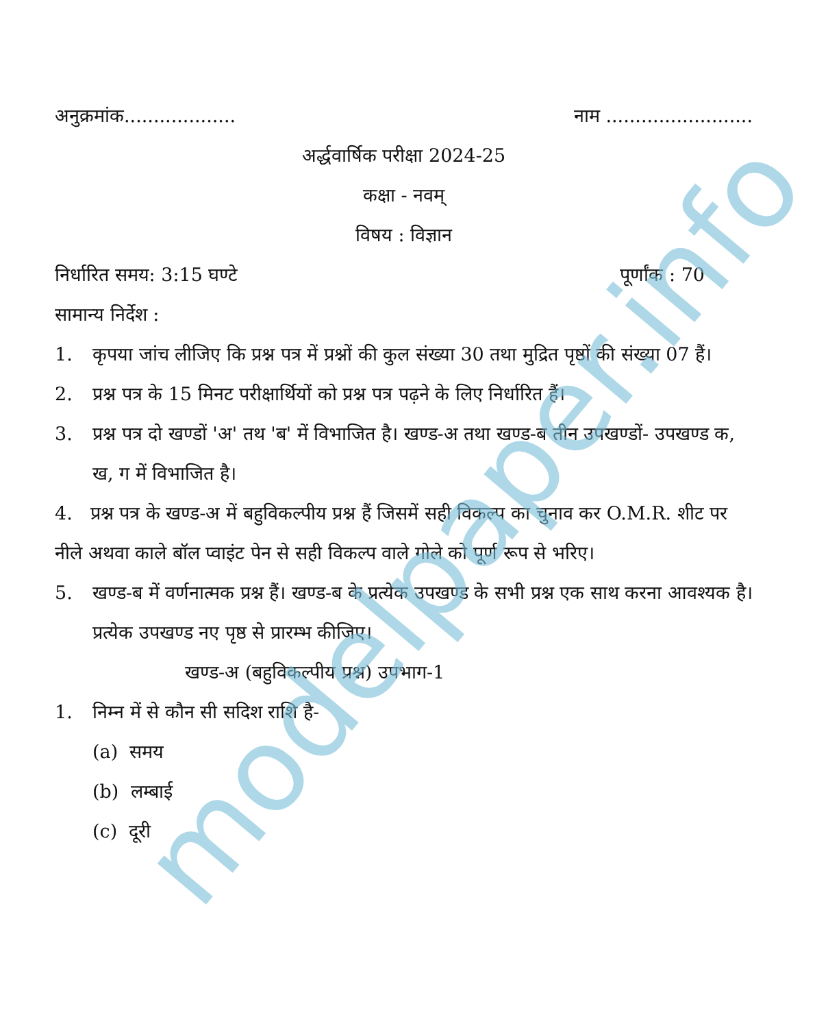modelpaper.info
अनुक्रमांक................... नाम .........................
अर्द्धवार्षिक परीक्षा 2024-25
कक्षा - नवम्
विषय : विज्ञान
निर्धारित समय: 3:15 घण्टे पूर्णांक : 70
सामान्य निर्देश :
1. कृपया जांच लीजिए कि प्रश्न पत्र में प्रश्नों की कुल संख्या 30 तथा मुद्रित पृष्ठों की संख्या 07 हैं।
2. प्रश्न पत्र के 15 मिनट परीक्षार्थियों को प्रश्न पत्र पढ़ने के लिए निर्धारित हैं।
3. प्रश्न पत्र दो खण्डों 'अ' तथ 'ब' में विभाजित है। खण्ड-अ तथा खण्ड-ब तीन उपखण्डों- उपखण्ड क, ख, ग में विभाजित है।
4. प्रश्न पत्र के खण्ड-अ में बहुविकल्पीय प्रश्न हैं जिसमें सही विकल्प का चुनाव कर O.M.R. शीट पर नीले अथवा काले बॉल प्वाइंट पेन से सही विकल्प वाले गोले को पूर्ण रूप से भरिए।
5. खण्ड-ब में वर्णनात्मक प्रश्न हैं। खण्ड-ब के प्रत्येक उपखण्ड के सभी प्रश्न एक साथ करना आवश्यक है। प्रत्येक उपखण्ड नए पृष्ठ से प्रारम्भ कीजिए।
खण्ड-अ (बहुविकल्पीय प्रश्न) उपभाग-1
1. निम्न में से कौन सी सदिश राशि है-
(a) समय
(b) लम्बाई
(c) दूरी